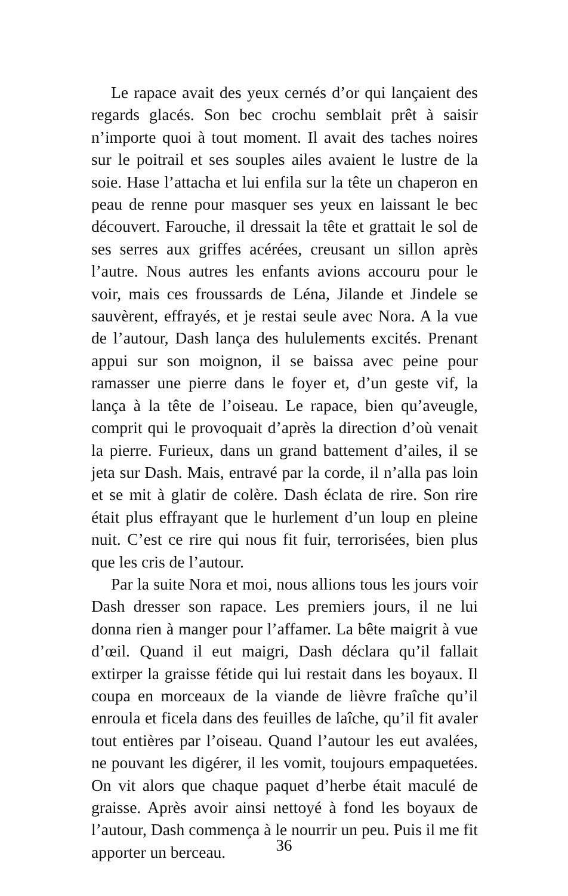Le rapace avait des yeux cernés d’or qui lançaient des regards glacés. Son bec crochu semblait prêt à saisir n’importe quoi à tout moment. Il avait des taches noires sur le poitrail et ses souples ailes avaient le lustre de la soie. Hase l’attacha et lui enfila sur la tête un chaperon en peau de renne pour masquer ses yeux en laissant le bec découvert. Farouche, il dressait la tête et grattait le sol de ses serres aux griffes acérées, creusant un sillon après l’autre. Nous autres les enfants avions accouru pour le voir, mais ces froussards de Léna, Jilande et Jindele se sauvèrent, effrayés, et je restai seule avec Nora. A la vue de l’autour, Dash lança des hululements excités. Prenant appui sur son moignon, il se baissa avec peine pour ramasser une pierre dans le foyer et, d’un geste vif, la lança à la tête de l’oiseau. Le rapace, bien qu’aveugle, comprit qui le provoquait d’après la direction d’où venait la pierre. Furieux, dans un grand battement d’ailes, il se jeta sur Dash. Mais, entravé par la corde, il n’alla pas loin et se mit à glatir de colère. Dash éclata de rire. Son rire était plus effrayant que le hurlement d’un loup en pleine nuit. C’est ce rire qui nous fit fuir, terrorisées, bien plus que les cris de l’autour.
Par la suite Nora et moi, nous allions tous les jours voir Dash dresser son rapace. Les premiers jours, il ne lui donna rien à manger pour l’affamer. La bête maigrit à vue d’œil. Quand il eut maigri, Dash déclara qu’il fallait extirper la graisse fétide qui lui restait dans les boyaux. Il coupa en morceaux de la viande de lièvre fraîche qu’il enroula et ficela dans des feuilles de laîche, qu’il fit avaler tout entières par l’oiseau. Quand l’autour les eut avalées, ne pouvant les digérer, il les vomit, toujours empaquetées. On vit alors que chaque paquet d’herbe était maculé de graisse. Après avoir ainsi nettoyé à fond les boyaux de l’autour, Dash commença à le nourrir un peu. Puis il me fit apporter un berceau.
36